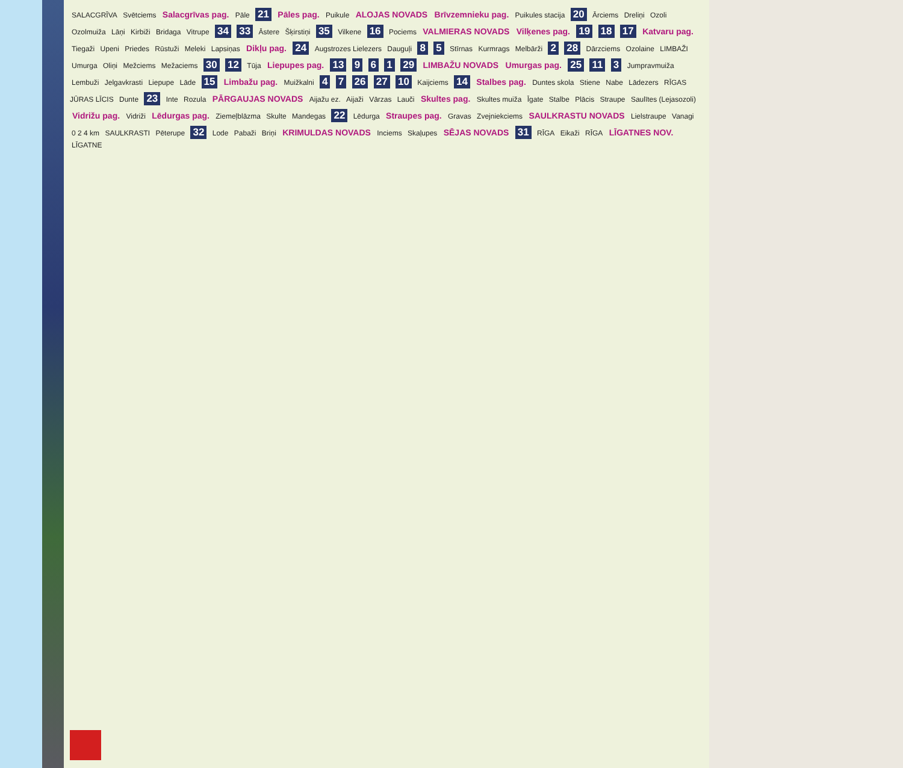SALACGRĪVA Svētciems Salacgrīvas pag. Pāle 21 Pāles pag. Puikule ALOJAS NOVADS Brīvzemnieku pag. Puikules stacija 20 Ārciems Dreliņi Ozoli Ozolmuiža Lāņi Kirbiži Bridaga Vitrupe 34 33 Āstere Šķirstiņi 35 Vilkene 16 Pociems VALMIERAS NOVADS Vilķenes pag. 19 18 17 Katvaru pag. Tiegaži Upeni Priedes Rūstuži Meleki Lapsiņas Dikļu pag. 24 Augstrozes Lielezers Dauguļi 8 5 Stīrnas Kurmrags Melbārži 2 28 Dārzciems Ozolaine LIMBAŽI Umurga Oliņi Mežciems Mežaciems 30 12 Tūja Liepupes pag. 13 9 6 1 29 LIMBAŽU NOVADS Umurgas pag. 25 11 3 Jumpravmuiža Lembuži Jelgavkrasti Liepupe Lāde 15 Limbažu pag. Muižkalni 4 7 26 27 10 Kaijciems 14 Stalbes pag. Duntes skola Stiene Nabe Lādezers RĪGAS JŪRAS LĪCIS Dunte 23 Inte Rozula PĀRGAUJAS NOVADS Aijažu ez. Aijaži Vārzas Lauči Skultes pag. Skultes muiža Īgate Stalbe Plācis Straupe Saulītes (Lejasozoli) Vidrižu pag. Vidriži Lēdurgas pag. Ziemeļblāzma Skulte Mandegas 22 Lēdurga Straupes pag. Gravas Zvejniekciems SAULKRASTU NOVADS Lielstraupe Vanagi 0 2 4 km SAULKRASTI Pēterupe 32 Lode Pabaži Briņi KRIMULDAS NOVADS Inciems Skaļupes SĒJAS NOVADS 31 RĪGA Eikaži RĪGA LĪGATNES NOV. LĪGATNE